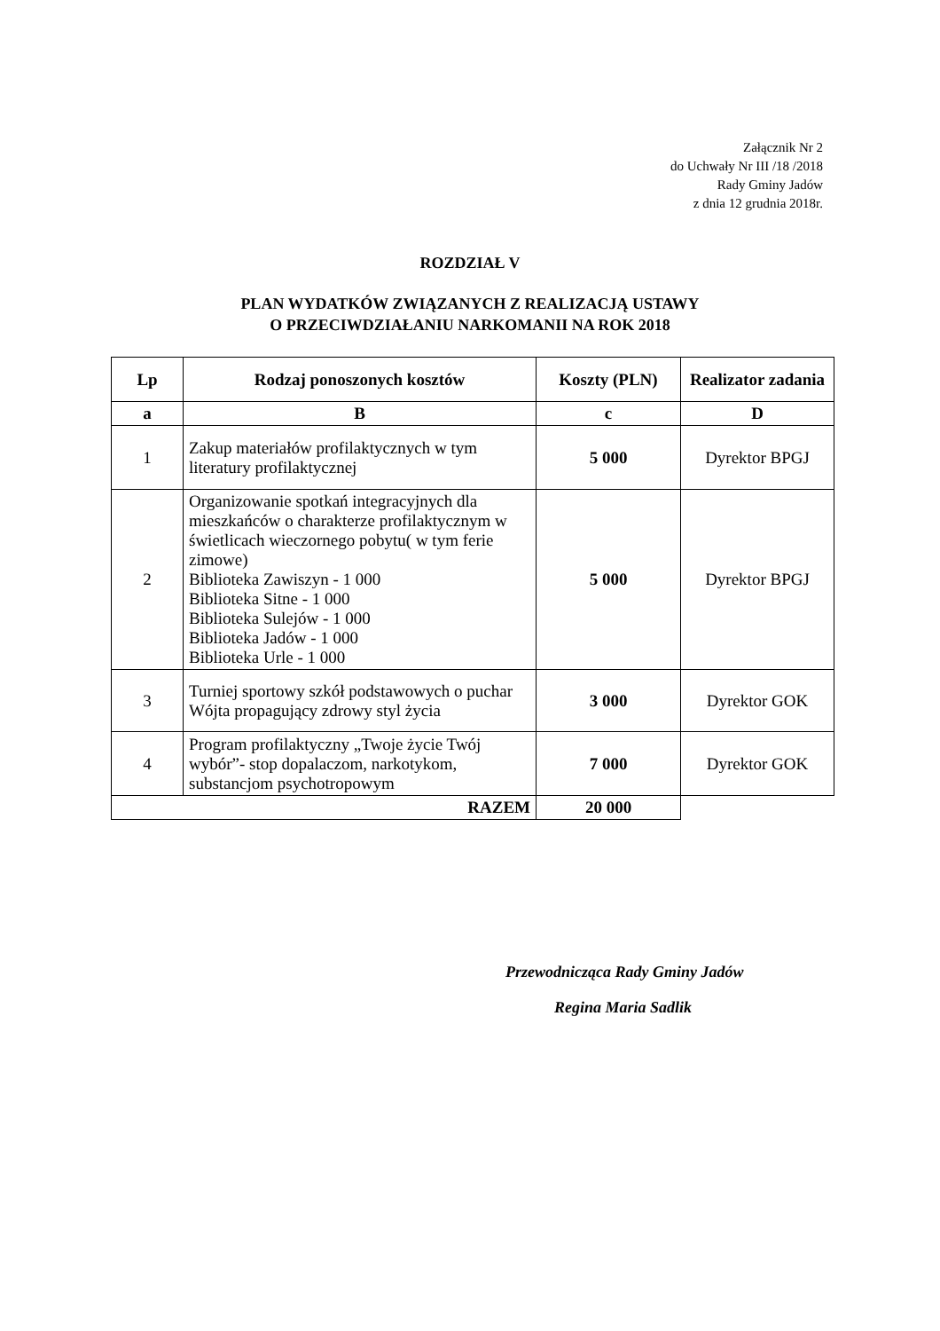Załącznik Nr 2
do Uchwały Nr III /18 /2018
Rady Gminy Jadów
z dnia 12 grudnia 2018r.
ROZDZIAŁ V
PLAN WYDATKÓW ZWIĄZANYCH Z REALIZACJĄ USTAWY
O PRZECIWDZIAŁANIU NARKOMANII NA ROK 2018
| Lp | Rodzaj ponoszonych kosztów | Koszty (PLN) | Realizator zadania |
| --- | --- | --- | --- |
| a | B | c | D |
| 1 | Zakup materiałów profilaktycznych w tym literatury profilaktycznej | 5 000 | Dyrektor BPGJ |
| 2 | Organizowanie spotkań integracyjnych dla mieszkańców o charakterze profilaktycznym w świetlicach wieczornego pobytu( w tym ferie zimowe) Biblioteka Zawiszyn - 1 000 Biblioteka Sitne - 1 000 Biblioteka Sulejów - 1 000 Biblioteka Jadów - 1 000 Biblioteka Urle - 1 000 | 5 000 | Dyrektor BPGJ |
| 3 | Turniej sportowy szkół podstawowych o puchar Wójta propagujący zdrowy styl życia | 3 000 | Dyrektor GOK |
| 4 | Program profilaktyczny „Twoje życie Twój wybór”- stop dopalaczom, narkotykom, substancjom psychotropowym | 7 000 | Dyrektor GOK |
| RAZEM | | 20 000 | |
Przewodnicząca Rady Gminy Jadów
Regina Maria Sadlik